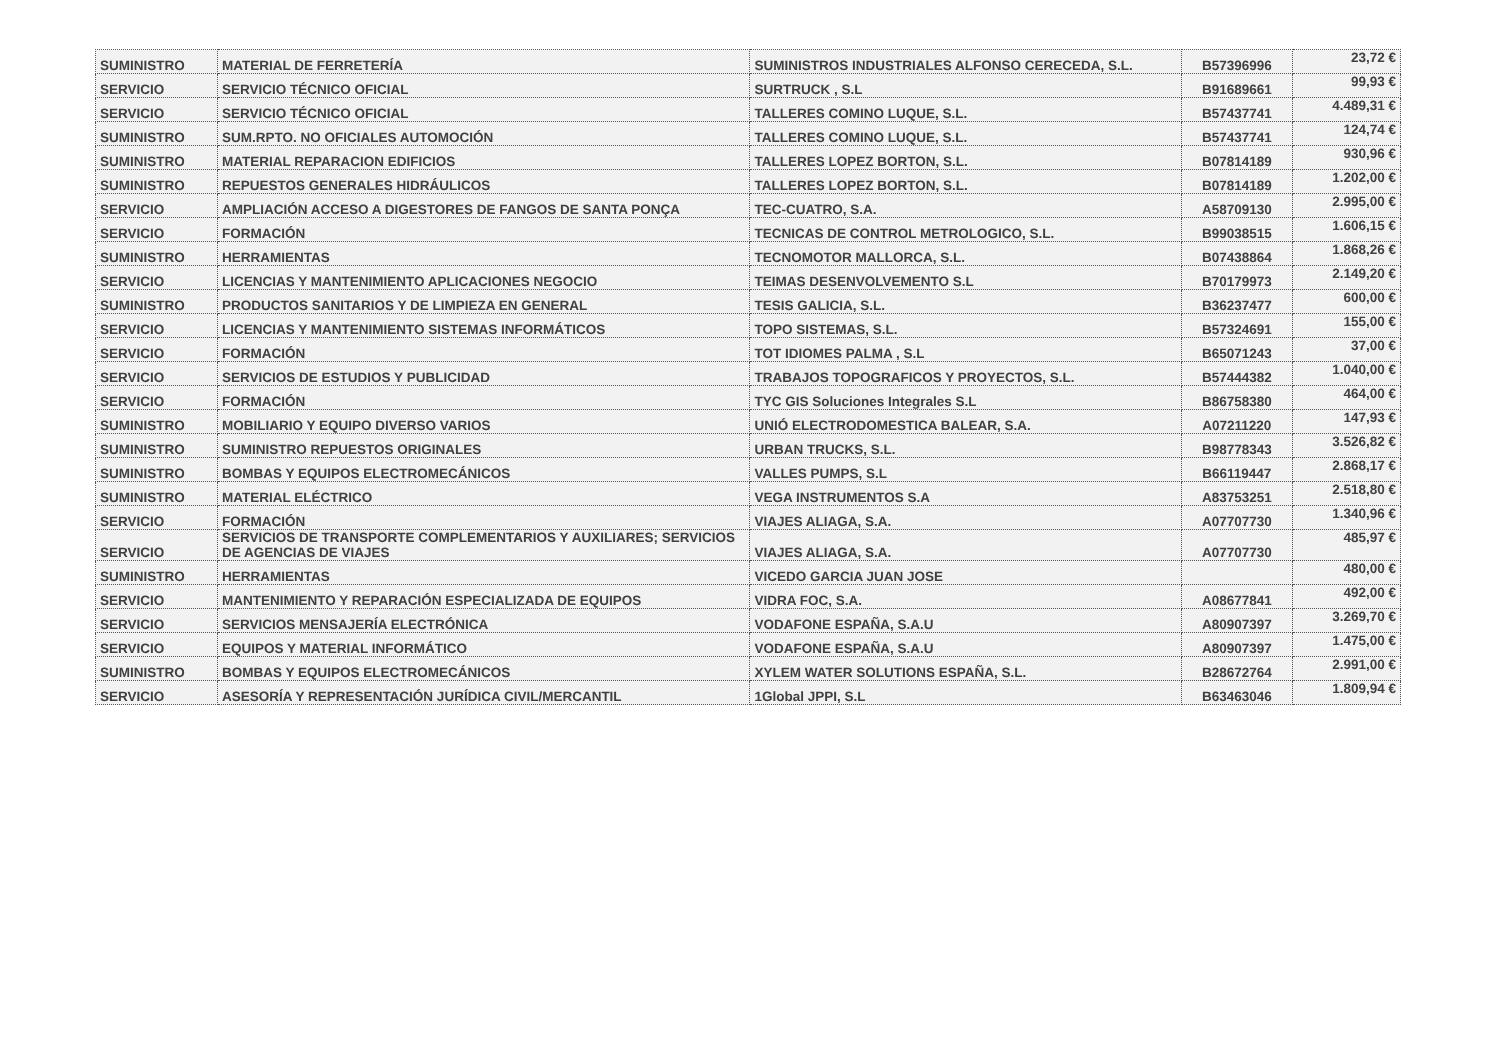| SUMINISTRO | MATERIAL DE FERRETERÍA | SUMINISTROS INDUSTRIALES ALFONSO CERECEDA, S.L. | B57396996 | 23,72 € |
| SERVICIO | SERVICIO TÉCNICO OFICIAL | SURTRUCK , S.L | B91689661 | 99,93 € |
| SERVICIO | SERVICIO TÉCNICO OFICIAL | TALLERES COMINO LUQUE, S.L. | B57437741 | 4.489,31 € |
| SUMINISTRO | SUM.RPTO. NO OFICIALES AUTOMOCIÓN | TALLERES COMINO LUQUE, S.L. | B57437741 | 124,74 € |
| SUMINISTRO | MATERIAL REPARACION EDIFICIOS | TALLERES LOPEZ BORTON, S.L. | B07814189 | 930,96 € |
| SUMINISTRO | REPUESTOS GENERALES HIDRÁULICOS | TALLERES LOPEZ BORTON, S.L. | B07814189 | 1.202,00 € |
| SERVICIO | AMPLIACIÓN ACCESO A DIGESTORES DE FANGOS DE SANTA PONÇA | TEC-CUATRO, S.A. | A58709130 | 2.995,00 € |
| SERVICIO | FORMACIÓN | TECNICAS DE CONTROL METROLOGICO, S.L. | B99038515 | 1.606,15 € |
| SUMINISTRO | HERRAMIENTAS | TECNOMOTOR MALLORCA, S.L. | B07438864 | 1.868,26 € |
| SERVICIO | LICENCIAS Y MANTENIMIENTO APLICACIONES NEGOCIO | TEIMAS DESENVOLVEMENTO S.L | B70179973 | 2.149,20 € |
| SUMINISTRO | PRODUCTOS SANITARIOS Y DE LIMPIEZA EN GENERAL | TESIS GALICIA, S.L. | B36237477 | 600,00 € |
| SERVICIO | LICENCIAS Y MANTENIMIENTO SISTEMAS INFORMÁTICOS | TOPO SISTEMAS, S.L. | B57324691 | 155,00 € |
| SERVICIO | FORMACIÓN | TOT IDIOMES PALMA , S.L | B65071243 | 37,00 € |
| SERVICIO | SERVICIOS DE ESTUDIOS Y PUBLICIDAD | TRABAJOS TOPOGRAFICOS Y PROYECTOS, S.L. | B57444382 | 1.040,00 € |
| SERVICIO | FORMACIÓN | TYC GIS Soluciones Integrales S.L | B86758380 | 464,00 € |
| SUMINISTRO | MOBILIARIO Y EQUIPO DIVERSO VARIOS | UNIÓ ELECTRODOMESTICA BALEAR, S.A. | A07211220 | 147,93 € |
| SUMINISTRO | SUMINISTRO REPUESTOS ORIGINALES | URBAN TRUCKS, S.L. | B98778343 | 3.526,82 € |
| SUMINISTRO | BOMBAS Y EQUIPOS ELECTROMECÁNICOS | VALLES PUMPS, S.L | B66119447 | 2.868,17 € |
| SUMINISTRO | MATERIAL ELÉCTRICO | VEGA INSTRUMENTOS S.A | A83753251 | 2.518,80 € |
| SERVICIO | FORMACIÓN | VIAJES ALIAGA, S.A. | A07707730 | 1.340,96 € |
| SERVICIO | SERVICIOS DE TRANSPORTE COMPLEMENTARIOS Y AUXILIARES; SERVICIOS DE AGENCIAS DE VIAJES | VIAJES ALIAGA, S.A. | A07707730 | 485,97 € |
| SUMINISTRO | HERRAMIENTAS | VICEDO GARCIA JUAN JOSE | | 480,00 € |
| SERVICIO | MANTENIMIENTO Y REPARACIÓN ESPECIALIZADA DE EQUIPOS | VIDRA FOC, S.A. | A08677841 | 492,00 € |
| SERVICIO | SERVICIOS MENSAJERÍA ELECTRÓNICA | VODAFONE ESPAÑA, S.A.U | A80907397 | 3.269,70 € |
| SERVICIO | EQUIPOS Y MATERIAL INFORMÁTICO | VODAFONE ESPAÑA, S.A.U | A80907397 | 1.475,00 € |
| SUMINISTRO | BOMBAS Y EQUIPOS ELECTROMECÁNICOS | XYLEM WATER SOLUTIONS ESPAÑA, S.L. | B28672764 | 2.991,00 € |
| SERVICIO | ASESORÍA Y REPRESENTACIÓN JURÍDICA CIVIL/MERCANTIL | 1Global JPPI, S.L | B63463046 | 1.809,94 € |